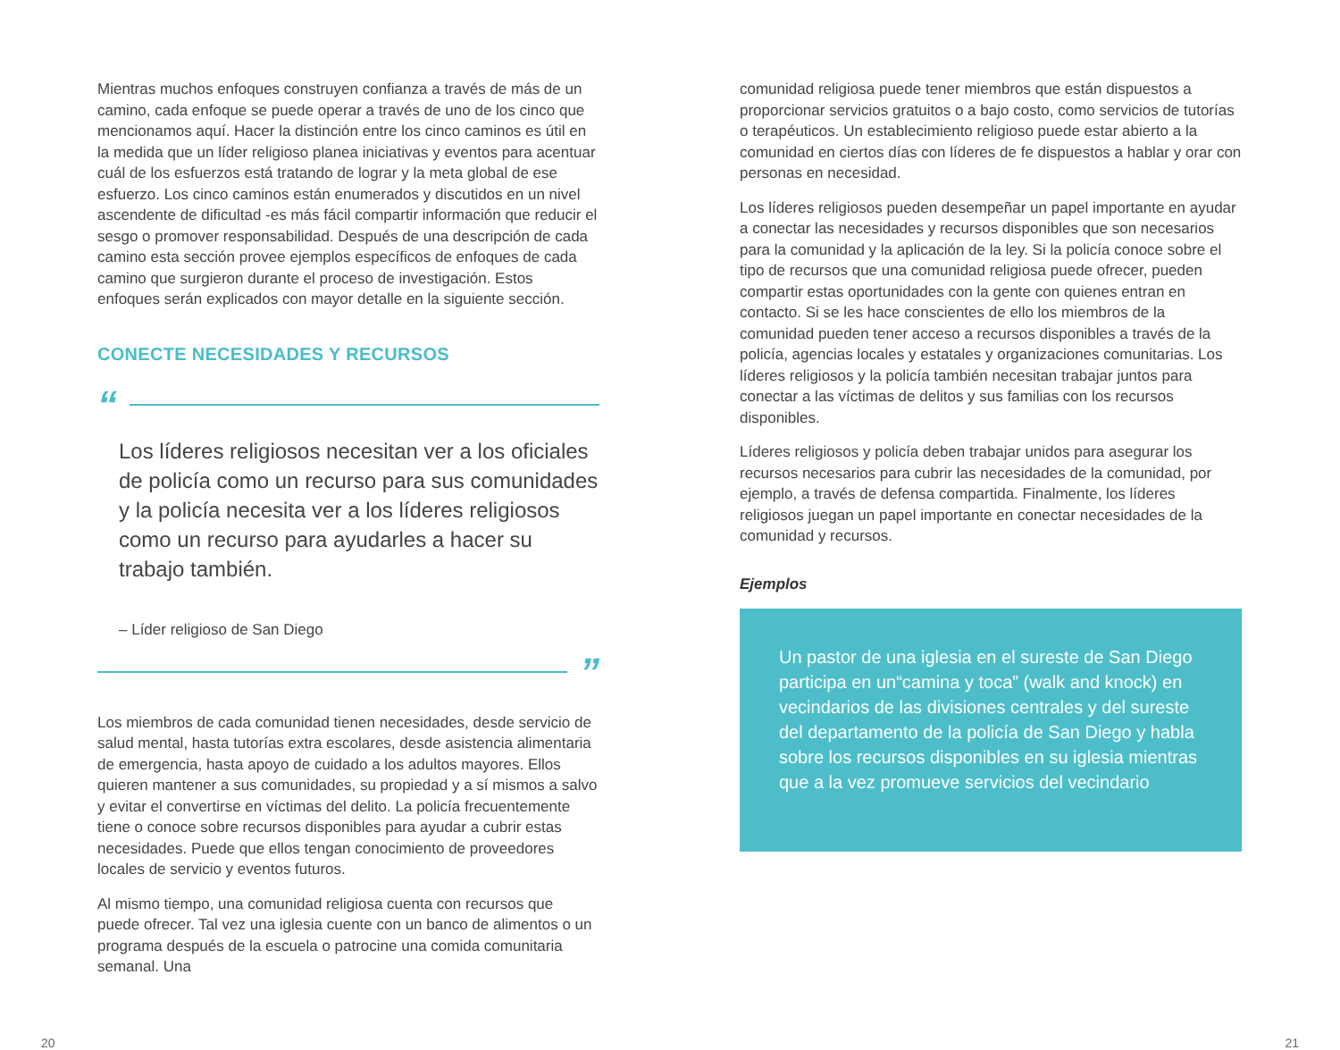Mientras muchos enfoques construyen confianza a través de más de un camino, cada enfoque se puede operar a través de uno de los cinco que mencionamos aquí. Hacer la distinción entre los cinco caminos es útil en la medida que un líder religioso planea iniciativas y eventos para acentuar cuál de los esfuerzos está tratando de lograr y la meta global de ese esfuerzo. Los cinco caminos están enumerados y discutidos en un nivel ascendente de dificultad -es más fácil compartir información que reducir el sesgo o promover responsabilidad. Después de una descripción de cada camino esta sección provee ejemplos específicos de enfoques de cada camino que surgieron durante el proceso de investigación. Estos enfoques serán explicados con mayor detalle en la siguiente sección.
CONECTE NECESIDADES Y RECURSOS
“
Los líderes religiosos necesitan ver a los oficiales de policía como un recurso para sus comunidades y la policía necesita ver a los líderes religiosos como un recurso para ayudarles a hacer su trabajo también.
– Líder religioso de San Diego
”
Los miembros de cada comunidad tienen necesidades, desde servicio de salud mental, hasta tutorías extra escolares, desde asistencia alimentaria de emergencia, hasta apoyo de cuidado a los adultos mayores. Ellos quieren mantener a sus comunidades, su propiedad y a sí mismos a salvo y evitar el convertirse en víctimas del delito. La policía frecuentemente tiene o conoce sobre recursos disponibles para ayudar a cubrir estas necesidades. Puede que ellos tengan conocimiento de proveedores locales de servicio y eventos futuros.
Al mismo tiempo, una comunidad religiosa cuenta con recursos que puede ofrecer. Tal vez una iglesia cuente con un banco de alimentos o un programa después de la escuela o patrocine una comida comunitaria semanal. Una
comunidad religiosa puede tener miembros que están dispuestos a proporcionar servicios gratuitos o a bajo costo, como servicios de tutorías o terapéuticos. Un establecimiento religioso puede estar abierto a la comunidad en ciertos días con líderes de fe dispuestos a hablar y orar con personas en necesidad.
Los líderes religiosos pueden desempeñar un papel importante en ayudar a conectar las necesidades y recursos disponibles que son necesarios para la comunidad y la aplicación de la ley. Si la policía conoce sobre el tipo de recursos que una comunidad religiosa puede ofrecer, pueden compartir estas oportunidades con la gente con quienes entran en contacto. Si se les hace conscientes de ello los miembros de la comunidad pueden tener acceso a recursos disponibles a través de la policía, agencias locales y estatales y organizaciones comunitarias. Los líderes religiosos y la policía también necesitan trabajar juntos para conectar a las víctimas de delitos y sus familias con los recursos disponibles.
Líderes religiosos y policía deben trabajar unidos para asegurar los recursos necesarios para cubrir las necesidades de la comunidad, por ejemplo, a través de defensa compartida. Finalmente, los líderes religiosos juegan un papel importante en conectar necesidades de la comunidad y recursos.
Ejemplos
Un pastor de una iglesia en el sureste de San Diego participa en un“camina y toca” (walk and knock) en vecindarios de las divisiones centrales y del sureste del departamento de la policía de San Diego y habla sobre los recursos disponibles en su iglesia mientras que a la vez promueve servicios del vecindario
20 21